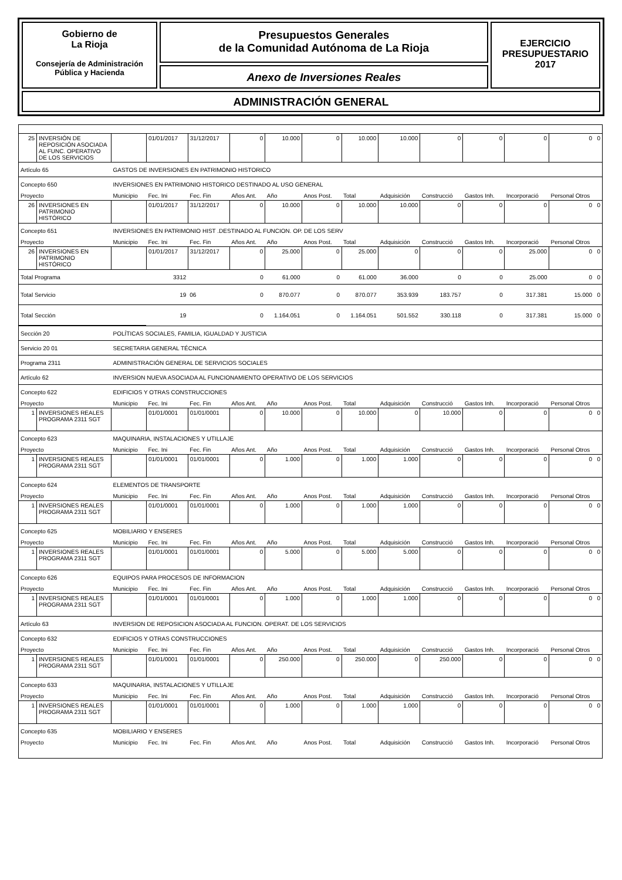Gobierno de
La Rioja
Consejería de Administración
Pública y Hacienda
Presupuestos Generales
de la Comunidad Autónoma de La Rioja
Anexo de Inversiones Reales
EJERCICIO
PRESUPUESTARIO
2017
ADMINISTRACIÓN GENERAL
| 25 | INVERSIÓN DE REPOSICIÓN ASOCIADA AL FUNC. OPERATIVO DE LOS SERVICIOS | | 01/01/2017 | 31/12/2017 | 0 | 10.000 | 0 | 10.000 | 10.000 | 0 | 0 | 0 | 0 0 |
| Artículo 65 | | GASTOS DE INVERSIONES EN PATRIMONIO HISTORICO | | | | | | | | | | | |
| Concepto 650 | | INVERSIONES EN PATRIMONIO HISTORICO DESTINADO AL USO GENERAL | | | | | | | | | | | |
| Proyecto | | Municipio | Fec. Ini | Fec. Fin | Años Ant. | Año | Anos Post. | Total | Adquisición | Construcció | Gastos Inh. | Incorporació | Personal Otros |
| 26 | INVERSIONES EN PATRIMONIO HISTÓRICO | | 01/01/2017 | 31/12/2017 | 0 | 10.000 | 0 | 10.000 | 10.000 | 0 | 0 | 0 | 0 0 |
| Concepto 651 | | INVERSIONES EN PATRIMONIO HIST .DESTINADO AL FUNCION. OP. DE LOS SERV | | | | | | | | | | | |
| Proyecto | | Municipio | Fec. Ini | Fec. Fin | Años Ant. | Año | Anos Post. | Total | Adquisición | Construcció | Gastos Inh. | Incorporació | Personal Otros |
| 26 | INVERSIONES EN PATRIMONIO HISTÓRICO | | 01/01/2017 | 31/12/2017 | 0 | 25.000 | 0 | 25.000 | 0 | 0 | 0 | 25.000 | 0 0 |
| Total Programa | | | 3312 | | 0 | 61.000 | 0 | 61.000 | 36.000 | 0 | 0 | 25.000 | 0 0 |
| Total Servicio | | | 19 | 06 | 0 | 870.077 | 0 | 870.077 | 353.939 | 183.757 | 0 | 317.381 | 15.000 0 |
| Total Sección | | | 19 | | 0 | 1.164.051 | 0 | 1.164.051 | 501.552 | 330.118 | 0 | 317.381 | 15.000 0 |
| Sección 20 | | POLÍTICAS SOCIALES, FAMILIA, IGUALDAD Y JUSTICIA | | | | | | | | | | | |
| Servicio 20 01 | | SECRETARIA GENERAL TÉCNICA | | | | | | | | | | | |
| Programa 2311 | | ADMINISTRACIÓN GENERAL DE SERVICIOS SOCIALES | | | | | | | | | | | |
| Artículo 62 | | INVERSION NUEVA ASOCIADA AL FUNCIONAMIENTO OPERATIVO DE LOS SERVICIOS | | | | | | | | | | | |
| Concepto 622 | | EDIFICIOS Y OTRAS CONSTRUCCIONES | | | | | | | | | | | |
| Proyecto | | Municipio | Fec. Ini | Fec. Fin | Años Ant. | Año | Anos Post. | Total | Adquisición | Construcció | Gastos Inh. | Incorporació | Personal Otros |
| 1 | INVERSIONES REALES PROGRAMA 2311 SGT | | 01/01/0001 | 01/01/0001 | 0 | 10.000 | 0 | 10.000 | 0 | 10.000 | 0 | 0 | 0 0 |
| Concepto 623 | | MAQUINARIA, INSTALACIONES Y UTILLAJE | | | | | | | | | | | |
| Proyecto | | Municipio | Fec. Ini | Fec. Fin | Años Ant. | Año | Anos Post. | Total | Adquisición | Construcció | Gastos Inh. | Incorporació | Personal Otros |
| 1 | INVERSIONES REALES PROGRAMA 2311 SGT | | 01/01/0001 | 01/01/0001 | 0 | 1.000 | 0 | 1.000 | 1.000 | 0 | 0 | 0 | 0 0 |
| Concepto 624 | | ELEMENTOS DE TRANSPORTE | | | | | | | | | | | |
| Proyecto | | Municipio | Fec. Ini | Fec. Fin | Años Ant. | Año | Anos Post. | Total | Adquisición | Construcció | Gastos Inh. | Incorporació | Personal Otros |
| 1 | INVERSIONES REALES PROGRAMA 2311 SGT | | 01/01/0001 | 01/01/0001 | 0 | 1.000 | 0 | 1.000 | 1.000 | 0 | 0 | 0 | 0 0 |
| Concepto 625 | | MOBILIARIO Y ENSERES | | | | | | | | | | | |
| Proyecto | | Municipio | Fec. Ini | Fec. Fin | Años Ant. | Año | Anos Post. | Total | Adquisición | Construcció | Gastos Inh. | Incorporació | Personal Otros |
| 1 | INVERSIONES REALES PROGRAMA 2311 SGT | | 01/01/0001 | 01/01/0001 | 0 | 5.000 | 0 | 5.000 | 5.000 | 0 | 0 | 0 | 0 0 |
| Concepto 626 | | EQUIPOS PARA PROCESOS DE INFORMACION | | | | | | | | | | | |
| Proyecto | | Municipio | Fec. Ini | Fec. Fin | Años Ant. | Año | Anos Post. | Total | Adquisición | Construcció | Gastos Inh. | Incorporació | Personal Otros |
| 1 | INVERSIONES REALES PROGRAMA 2311 SGT | | 01/01/0001 | 01/01/0001 | 0 | 1.000 | 0 | 1.000 | 1.000 | 0 | 0 | 0 | 0 0 |
| Artículo 63 | | INVERSION DE REPOSICION ASOCIADA AL FUNCION. OPERAT. DE LOS SERVICIOS | | | | | | | | | | | |
| Concepto 632 | | EDIFICIOS Y OTRAS CONSTRUCCIONES | | | | | | | | | | | |
| Proyecto | | Municipio | Fec. Ini | Fec. Fin | Años Ant. | Año | Anos Post. | Total | Adquisición | Construcció | Gastos Inh. | Incorporació | Personal Otros |
| 1 | INVERSIONES REALES PROGRAMA 2311 SGT | | 01/01/0001 | 01/01/0001 | 0 | 250.000 | 0 | 250.000 | 0 | 250.000 | 0 | 0 | 0 0 |
| Concepto 633 | | MAQUINARIA, INSTALACIONES Y UTILLAJE | | | | | | | | | | | |
| Proyecto | | Municipio | Fec. Ini | Fec. Fin | Años Ant. | Año | Anos Post. | Total | Adquisición | Construcció | Gastos Inh. | Incorporació | Personal Otros |
| 1 | INVERSIONES REALES PROGRAMA 2311 SGT | | 01/01/0001 | 01/01/0001 | 0 | 1.000 | 0 | 1.000 | 1.000 | 0 | 0 | 0 | 0 0 |
| Concepto 635 | | MOBILIARIO Y ENSERES | | | | | | | | | | | |
| Proyecto | | Municipio | Fec. Ini | Fec. Fin | Años Ant. | Año | Anos Post. | Total | Adquisición | Construcció | Gastos Inh. | Incorporació | Personal Otros |